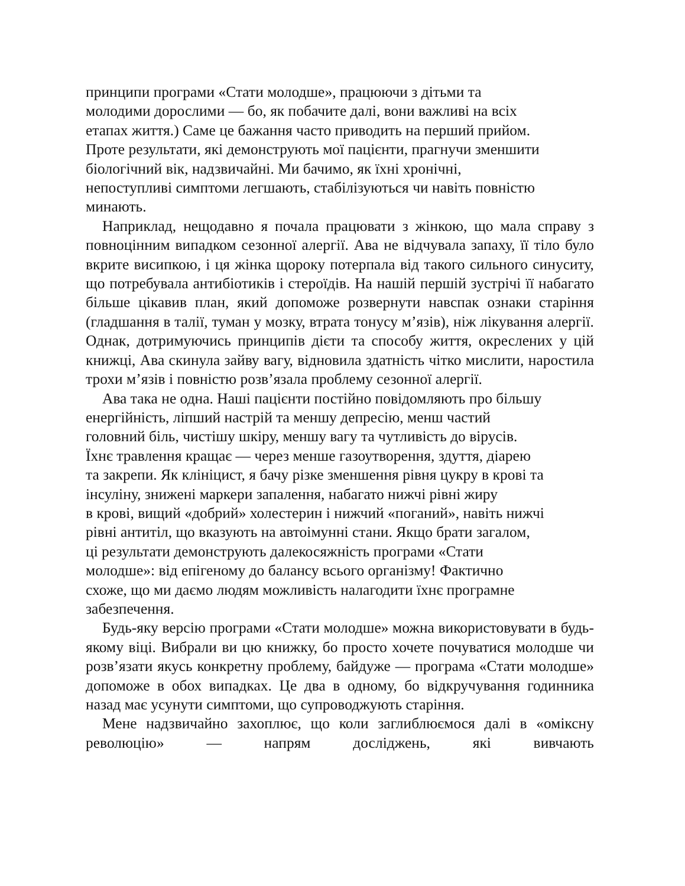принципи програми «Стати молодше», працюючи з дітьми та
молодими дорослими — бо, як побачите далі, вони важливі на всіх
етапах життя.) Саме це бажання часто приводить на перший прийом.
Проте результати, які демонструють мої пацієнти, прагнучи зменшити
біологічний вік, надзвичайні. Ми бачимо, як їхні хронічні,
непоступливі симптоми легшають, стабілізуються чи навіть повністю
минають.
Наприклад, нещодавно я почала працювати з жінкою, що мала справу з повноцінним випадком сезонної алергії. Ава не відчувала запаху, її тіло було вкрите висипкою, і ця жінка щороку потерпала від такого сильного синуситу, що потребувала антибіотиків і стероїдів. На нашій першій зустрічі її набагато більше цікавив план, який допоможе розвернути навспак ознаки старіння (гладшання в талії, туман у мозку, втрата тонусу м’язів), ніж лікування алергії. Однак, дотримуючись принципів дієти та способу життя, окреслених у цій книжці, Ава скинула зайву вагу, відновила здатність чітко мислити, наростила трохи м’язів і повністю розв’язала проблему сезонної алергії.
Ава така не одна. Наші пацієнти постійно повідомляють про більшу
енергійність, ліпший настрій та меншу депресію, менш частий
головний біль, чистішу шкіру, меншу вагу та чутливість до вірусів.
Їхнє травлення кращає — через менше газоутворення, здуття, діарею
та закрепи. Як клініцист, я бачу різке зменшення рівня цукру в крові та
інсуліну, знижені маркери запалення, набагато нижчі рівні жиру
в крові, вищий «добрий» холестерин і нижчий «поганий», навіть нижчі
рівні антитіл, що вказують на автоімунні стани. Якщо брати загалом,
ці результати демонструють далекосяжність програми «Стати
молодше»: від епігеному до балансу всього організму! Фактично
схоже, що ми даємо людям можливість налагодити їхнє програмне
забезпечення.
Будь-яку версію програми «Стати молодше» можна використовувати в будь-якому віці. Вибрали ви цю книжку, бо просто хочете почуватися молодше чи розв’язати якусь конкретну проблему, байдуже — програма «Стати молодше» допоможе в обох випадках. Це два в одному, бо відкручування годинника назад має усунути симптоми, що супроводжують старіння.
Мене надзвичайно захоплює, що коли заглиблюємося далі в «оміксну революцію» — напрям досліджень, які вивчають